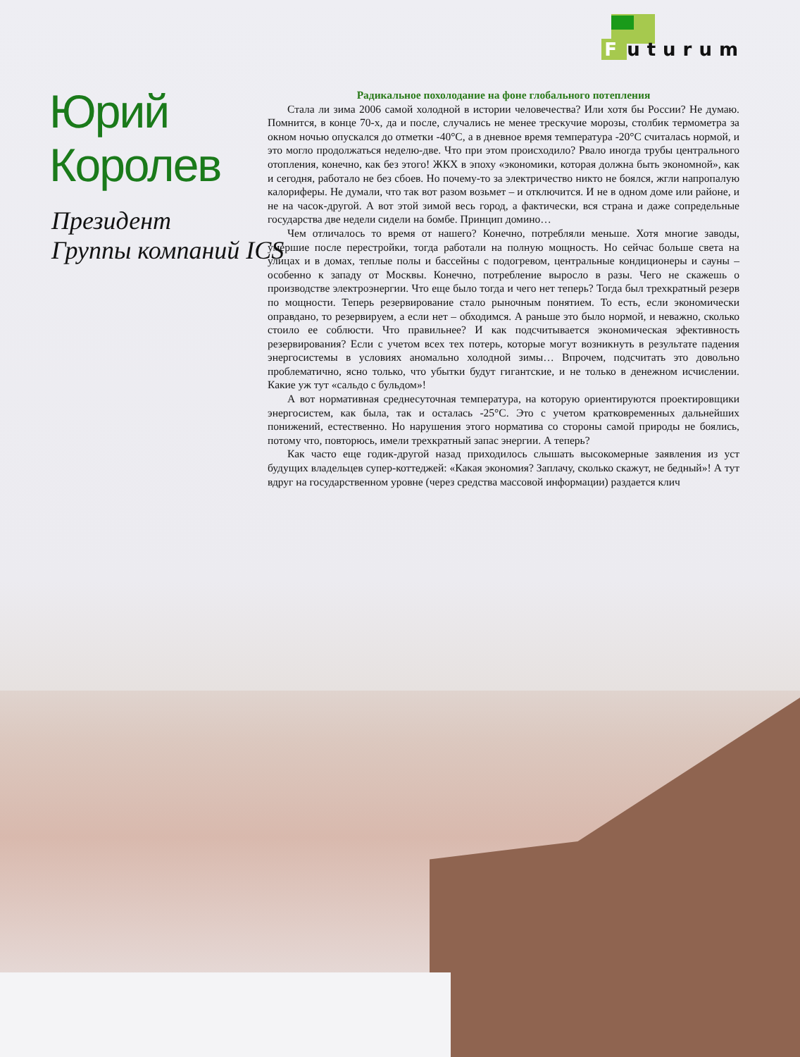Futurum
Юрий Королев
Президент
Группы компаний ICS
Радикальное похолодание на фоне глобального потепления
Стала ли зима 2006 самой холодной в истории человечества? Или хотя бы России? Не думаю. Помнится, в конце 70-х, да и после, случались не менее трескучие морозы, столбик термометра за окном ночью опускался до отметки -40°С, а в дневное время температура -20°С считалась нормой, и это могло продолжаться неделю-две. Что при этом происходило? Рвало иногда трубы центрального отопления, конечно, как без этого! ЖКХ в эпоху «экономики, которая должна быть экономной», как и сегодня, работало не без сбоев. Но почему-то за электричество никто не боялся, жгли напропалую калориферы. Не думали, что так вот разом возьмет – и отключится. И не в одном доме или районе, и не на часок-другой. А вот этой зимой весь город, а фактически, вся страна и даже сопредельные государства две недели сидели на бомбе. Принцип домино…
Чем отличалось то время от нашего? Конечно, потребляли меньше. Хотя многие заводы, умершие после перестройки, тогда работали на полную мощность. Но сейчас больше света на улицах и в домах, теплые полы и бассейны с подогревом, центральные кондиционеры и сауны – особенно к западу от Москвы. Конечно, потребление выросло в разы. Чего не скажешь о производстве электроэнергии. Что еще было тогда и чего нет теперь? Тогда был трехкратный резерв по мощности. Теперь резервирование стало рыночным понятием. То есть, если экономически оправдано, то резервируем, а если нет – обходимся. А раньше это было нормой, и неважно, сколько стоило ее соблюсти. Что правильнее? И как подсчитывается экономическая эфективность резервирования? Если с учетом всех тех потерь, которые могут возникнуть в результате падения энергосистемы в условиях аномально холодной зимы… Впрочем, подсчитать это довольно проблематично, ясно только, что убытки будут гигантские, и не только в денежном исчислении. Какие уж тут «сальдо с бульдом»!
А вот нормативная среднесуточная температура, на которую ориентируются проектировщики энергосистем, как была, так и осталась -25°С. Это с учетом кратковременных дальнейших понижений, естественно. Но нарушения этого норматива со стороны самой природы не боялись, потому что, повторюсь, имели трехкратный запас энергии. А теперь?
Как часто еще годик-другой назад приходилось слышать высокомерные заявления из уст будущих владельцев супер-коттеджей: «Какая экономия? Заплачу, сколько скажут, не бедный»! А тут вдруг на государственном уровне (через средства массовой информации) раздается клич